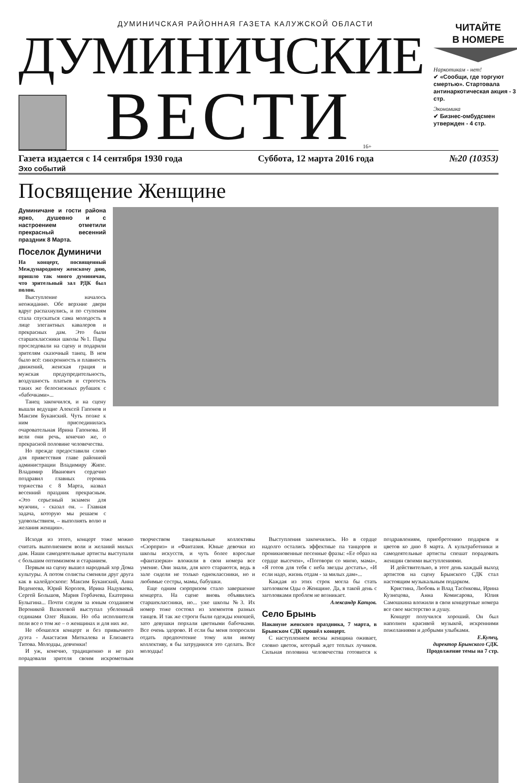ДУМИНИЧСКАЯ РАЙОННАЯ ГАЗЕТА КАЛУЖСКОЙ ОБЛАСТИ
ДУМИНИЧСКИЕ
ВЕСТИ
16+
ЧИТАЙТЕ
В НОМЕРЕ
Наркотикам - нет!
✔ «Сообщи, где торгуют смертью». Стартовала антинаркотическая акция - 3 стр.
Экономика
✔ Бизнес-омбудсмен утвержден - 4 стр.
Газета издается с 14 сентября 1930 года Суббота, 12 марта 2016 года №20 (10353)
Эхо событий
Посвящение Женщине
Думиничане и гости района ярко, душевно и с настроением отметили прекрасный весенний праздник 8 Марта.
Поселок Думиничи
На концерт, посвященный Международному женскому дню, пришло так много думиничан, что зрительный зал РДК был полон.
Выступление началось неожиданно. Обе верхние двери вдруг распахнулись, и по ступеням стала спускаться сама молодость в лице элегантных кавалеров и прекрасных дам. Это были старшеклассники школы №1. Пары проследовали на сцену и подарили зрителям сказочный танец. В нем было всё: синхронность и плавность движений, женская грация и мужская предупредительность, воздушность платьев и строгость таких же белоснежных рубашек с «бабочками»...
Танец закончился, и на сцену вышли ведущие Алексей Гапонов и Максим Буканский. Чуть позже к ним присоединилась очаровательная Ирина Гапонова. И вели они речь, конечно же, о прекрасной половине человечества.
Но прежде предоставили слово для приветствия главе районной администрации Владимиру Жипе. Владимир Иванович сердечно поздравил главных героинь торжества с 8 Марта, назвал весенний праздник прекрасным. «Это серьезный экзамен для мужчин, - сказал он. – Главная задача, которую мы решаем с удовольствием, – выполнять волю и желания женщин».
Исходя из этого, концерт тоже можно считать выполнением воли и желаний милых дам. Наши самодеятельные артисты выступали с большим оптимизмом и старанием.
Первым на сцену вышел народный хор Дома культуры. А потом солисты сменяли друг друга как в калейдоскопе: Максим Буканский, Анна Веденеева, Юрий Королев, Ирина Надуваева, Сергей Большов, Мария Горбачева, Екатерина Булыгина... Почти следом за юным созданием Вероникой Вазиловой выступал убеленный сединами Олег Яшкин. Но оба исполнителя пели все о том же – о женщинах и для них же.
Не обошелся концерт и без привычного дуэта - Анастасия Миткалева и Елизавета Титова. Молодцы, девчонки!
И уж, конечно, традиционно и не раз порадовали зрителя своим искрометным творчеством танцевальные коллективы «Сюрприз» и «Фантазия. Юные девочки из школы искусств, и чуть более взрослые «фантазерки» вложили в свои номера все умение. Они знали, для кого стараются, ведь в зале сидели не только одноклассники, но и любимые сестры, мамы, бабушки.
Еще одним сюрпризом стало завершение концерта. На сцене вновь объявились старшеклассники, но... уже школы №3. Их номер тоже состоял из элементов разных танцев. И так же строги были одежды юношей, зато девушки порхали цветными бабочками. Все очень здорово. И если бы меня попросили отдать предпочтение тому или иному коллективу, я бы затруднился это сделать. Все молодцы!
Выступления закончились. Но в сердце надолго остались эффектные па танцоров и проникновенные песенные фразы: «Ее образ на сердце высечен», «Поговори со мною, мама», «Я готов для тебя с неба звезды достать», «И если надо, жизнь отдам - за милых дам»...
Каждая из этих строк могла бы стать заголовком Оды о Женщине. Да, в такой день с заголовками проблем не возникает.
Александр Капцов.
Село Брынь
Накануне женского праздника, 7 марта, в Брынском СДК прошёл концерт.
С наступлением весны женщина оживает, словно цветок, который ждет теплых лучиков. Сильная половина человечества готовится к поздравлениям, приобретению подарков и цветов ко дню 8 марта. А культработники и самодеятельные артисты спешат порадовать женщин своими выступлениями.
И действительно, в этот день каждый выход артистов на сцену Брынского СДК стал настоящим музыкальным подарком.
Кристина, Любовь и Влад Тасёнковы, Ирина Кузнецова, Анна Комисарова, Юлия Самошкина вложили в свои концертные номера все свое мастерство и душу.
Концерт получился хороший. Он был наполнен красивой музыкой, искренними пожеланиями и добрыми улыбками.
Е.Купец,
директор Брынского СДК.
Продолжение темы на 7 стр.